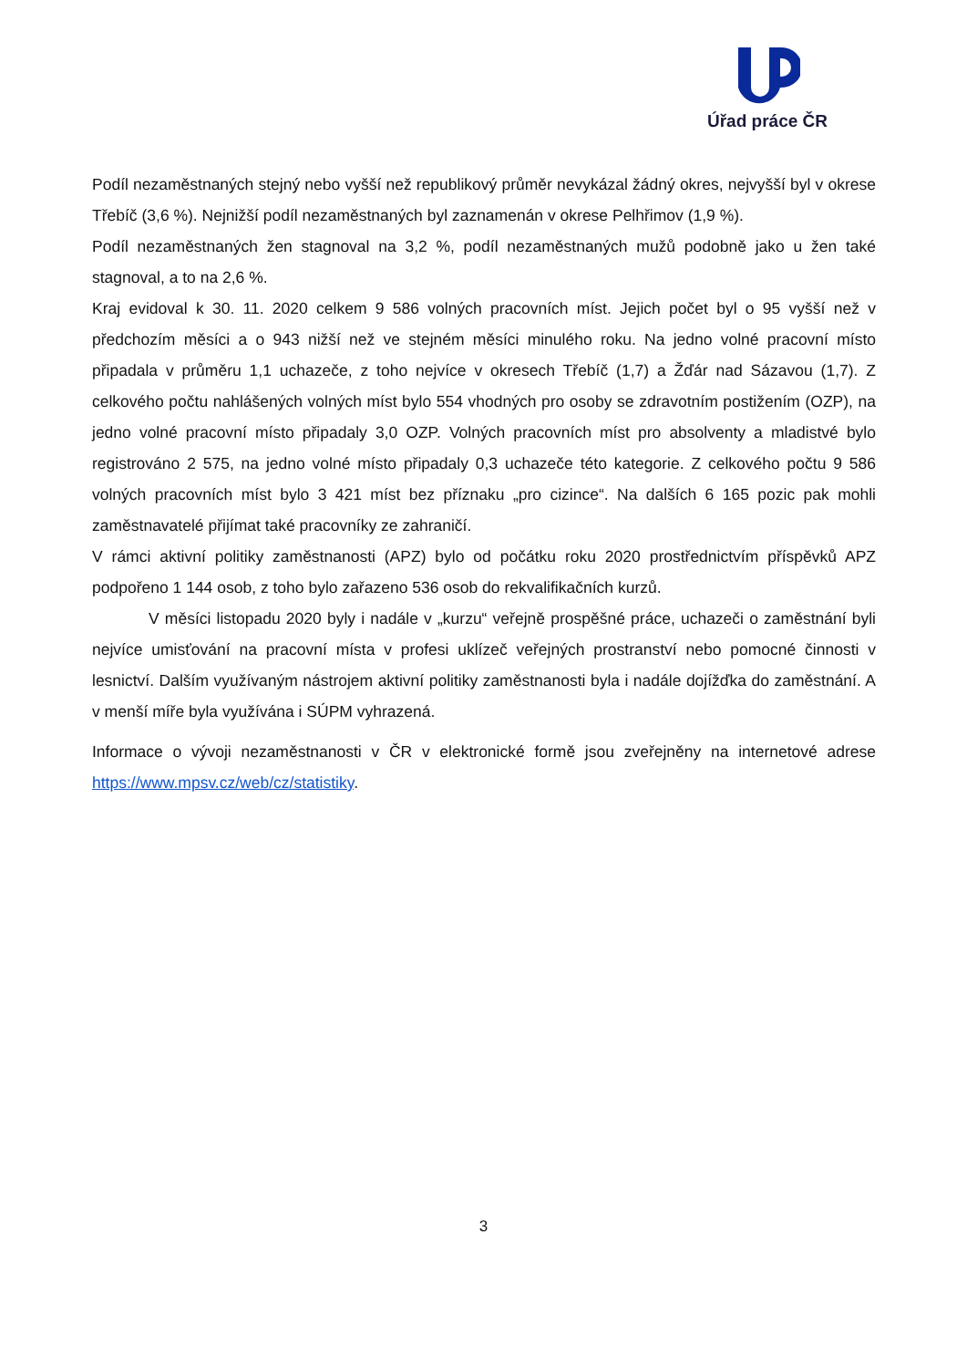Úřad práce ČR
Podíl nezaměstnaných stejný nebo vyšší než republikový průměr nevykázal žádný okres, nejvyšší byl v okrese Třebíč (3,6 %). Nejnižší podíl nezaměstnaných byl zaznamenán v okrese Pelhřimov (1,9 %).
Podíl nezaměstnaných žen stagnoval na 3,2 %, podíl nezaměstnaných mužů podobně jako u žen také stagnoval, a to na 2,6 %.
Kraj evidoval k 30. 11. 2020 celkem 9 586 volných pracovních míst. Jejich počet byl o 95 vyšší než v předchozím měsíci a o 943 nižší než ve stejném měsíci minulého roku. Na jedno volné pracovní místo připadala v průměru 1,1 uchazeče, z toho nejvíce v okresech Třebíč (1,7) a Žďár nad Sázavou (1,7). Z celkového počtu nahlášených volných míst bylo 554 vhodných pro osoby se zdravotním postižením (OZP), na jedno volné pracovní místo připadaly 3,0 OZP. Volných pracovních míst pro absolventy a mladistvé bylo registrováno 2 575, na jedno volné místo připadaly 0,3 uchazeče této kategorie. Z celkového počtu 9 586 volných pracovních míst bylo 3 421 míst bez příznaku „pro cizince“. Na dalších 6 165 pozic pak mohli zaměstnavatelé přijímat také pracovníky ze zahraničí.
V rámci aktivní politiky zaměstnanosti (APZ) bylo od počátku roku 2020 prostřednictvím příspěvků APZ podpořeno 1 144 osob, z toho bylo zařazeno 536 osob do rekvalifikačních kurzů.
V měsíci listopadu 2020 byly i nadále v „kurzu“ veřejně prospěšné práce, uchazeči o zaměstnání byli nejvíce umisťování na pracovní místa v profesi uklízeč veřejných prostranství nebo pomocné činnosti v lesnictví. Dalším využívaným nástrojem aktivní politiky zaměstnanosti byla i nadále dojížďka do zaměstnání. A v menší míře byla využívána i SÚPM vyhrazená.
Informace o vývoji nezaměstnanosti v ČR v elektronické formě jsou zveřejněny na internetové adrese https://www.mpsv.cz/web/cz/statistiky.
3